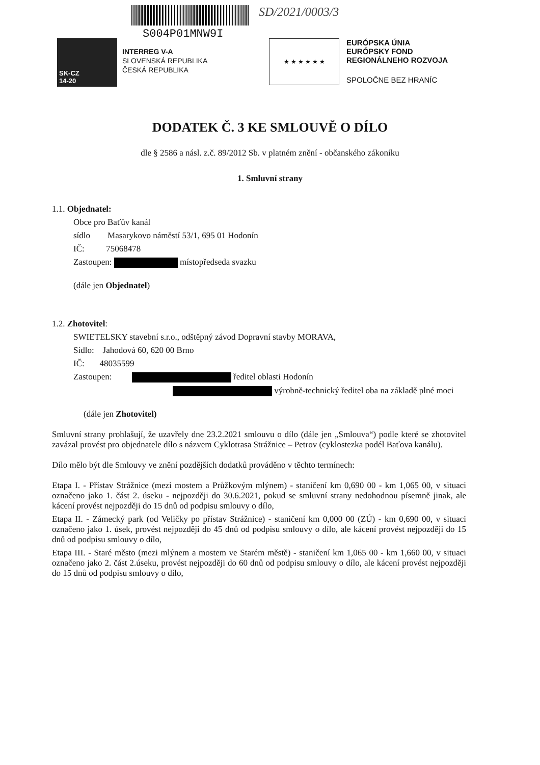SK-CZ
14-20
S004P01MNW9I
INTERREG V-A
SLOVENSKÁ REPUBLIKA
ČESKÁ REPUBLIKA
SD/2021/0003/3
★ ★ ★ ★ ★ ★
EURÓPSKA ÚNIA
EURÓPSKY FOND
REGIONÁLNEHO ROZVOJA
SPOLOČNE BEZ HRANÍC
DODATEK Č. 3 KE SMLOUVĚ O DÍLO
dle § 2586 a násl. z.č. 89/2012 Sb. v platném znění - občanského zákoníku
1. Smluvní strany
1.1. Objednatel:
Obce pro Baťův kanál
sídlo Masarykovo náměstí 53/1, 695 01 Hodonín
IČ: 75068478
Zastoupen: místopředseda svazku
(dále jen Objednatel)
1.2. Zhotovitel:
SWIETELSKY stavební s.r.o., odštěpný závod Dopravní stavby MORAVA,
Sídlo: Jahodová 60, 620 00 Brno
IČ: 48035599
Zastoupen: ředitel oblasti Hodonín
výrobně-technický ředitel oba na základě plné moci
(dále jen Zhotovitel)
Smluvní strany prohlašují, že uzavřely dne 23.2.2021 smlouvu o dílo (dále jen „Smlouva“) podle které se zhotovitel zavázal provést pro objednatele dílo s názvem Cyklotrasa Strážnice – Petrov (cyklostezka podél Baťova kanálu).
Dílo mělo být dle Smlouvy ve znění pozdějších dodatků prováděno v těchto termínech:
Etapa I. - Přístav Strážnice (mezi mostem a Průžkovým mlýnem) - staničení km 0,690 00 - km 1,065 00, v situaci označeno jako 1. část 2. úseku - nejpozději do 30.6.2021, pokud se smluvní strany nedohodnou písemně jinak, ale kácení provést nejpozději do 15 dnů od podpisu smlouvy o dílo,
Etapa II. - Zámecký park (od Veličky po přístav Strážnice) - staničení km 0,000 00 (ZÚ) - km 0,690 00, v situaci označeno jako 1. úsek, provést nejpozději do 45 dnů od podpisu smlouvy o dílo, ale kácení provést nejpozději do 15 dnů od podpisu smlouvy o dílo,
Etapa III. - Staré město (mezi mlýnem a mostem ve Starém městě) - staničení km 1,065 00 - km 1,660 00, v situaci označeno jako 2. část 2.úseku, provést nejpozději do 60 dnů od podpisu smlouvy o dílo, ale kácení provést nejpozději do 15 dnů od podpisu smlouvy o dílo,